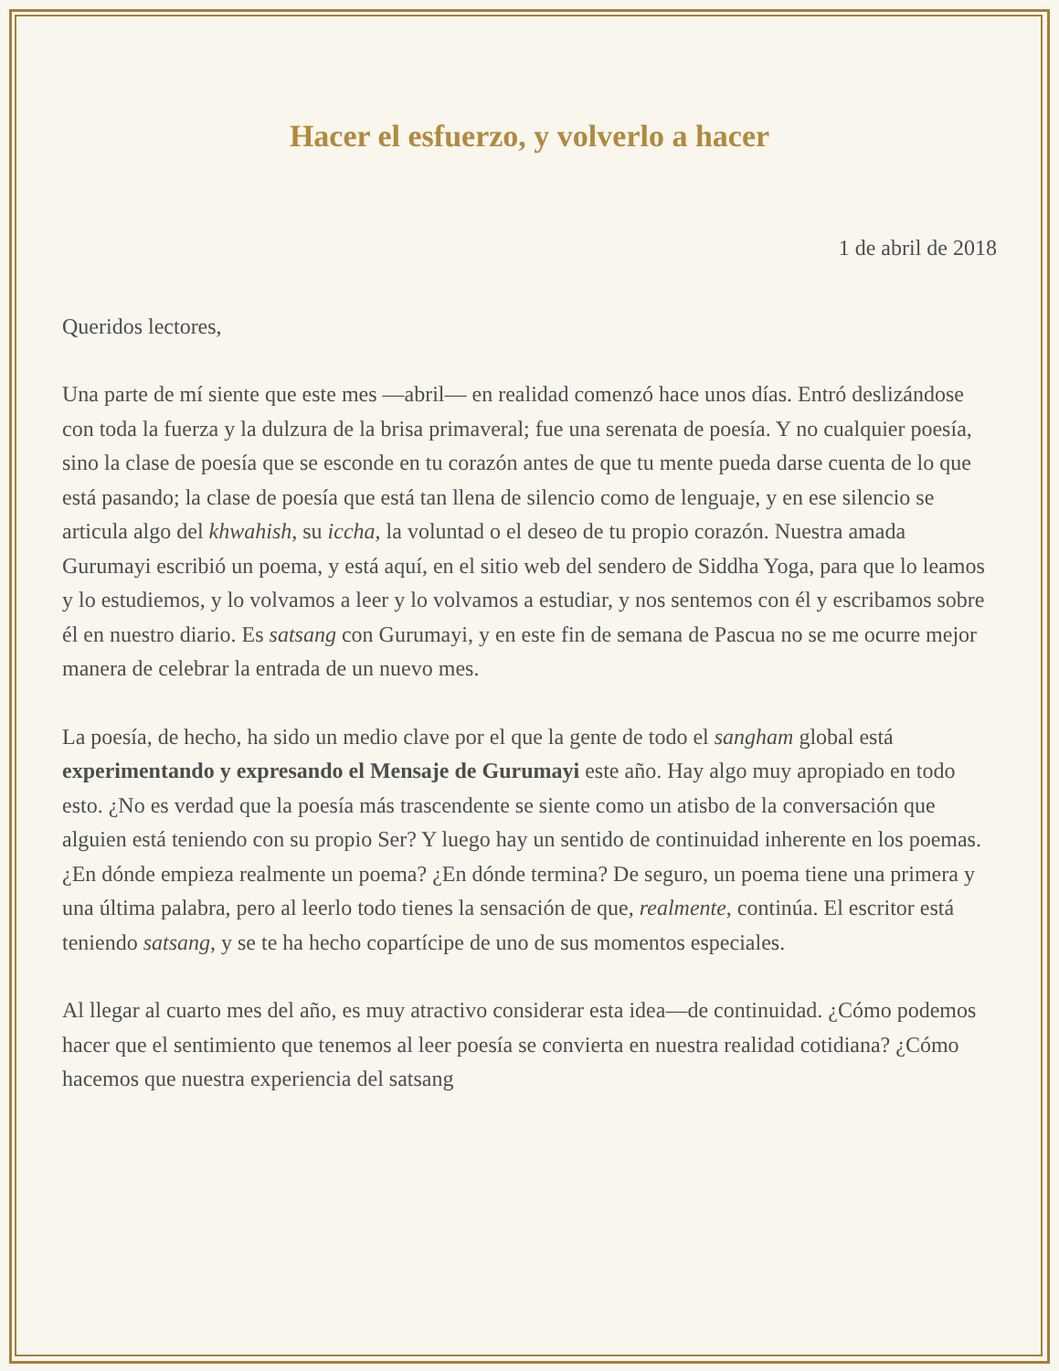Hacer el esfuerzo, y volverlo a hacer
1 de abril de 2018
Queridos lectores,
Una parte de mí siente que este mes —abril— en realidad comenzó hace unos días. Entró deslizándose con toda la fuerza y la dulzura de la brisa primaveral; fue una serenata de poesía. Y no cualquier poesía, sino la clase de poesía que se esconde en tu corazón antes de que tu mente pueda darse cuenta de lo que está pasando; la clase de poesía que está tan llena de silencio como de lenguaje, y en ese silencio se articula algo del khwahish, su iccha, la voluntad o el deseo de tu propio corazón. Nuestra amada Gurumayi escribió un poema, y está aquí, en el sitio web del sendero de Siddha Yoga, para que lo leamos y lo estudiemos, y lo volvamos a leer y lo volvamos a estudiar, y nos sentemos con él y escribamos sobre él en nuestro diario. Es satsang con Gurumayi, y en este fin de semana de Pascua no se me ocurre mejor manera de celebrar la entrada de un nuevo mes.
La poesía, de hecho, ha sido un medio clave por el que la gente de todo el sangham global está experimentando y expresando el Mensaje de Gurumayi este año. Hay algo muy apropiado en todo esto. ¿No es verdad que la poesía más trascendente se siente como un atisbo de la conversación que alguien está teniendo con su propio Ser? Y luego hay un sentido de continuidad inherente en los poemas. ¿En dónde empieza realmente un poema? ¿En dónde termina? De seguro, un poema tiene una primera y una última palabra, pero al leerlo todo tienes la sensación de que, realmente, continúa. El escritor está teniendo satsang, y se te ha hecho copartícipe de uno de sus momentos especiales.
Al llegar al cuarto mes del año, es muy atractivo considerar esta idea—de continuidad. ¿Cómo podemos hacer que el sentimiento que tenemos al leer poesía se convierta en nuestra realidad cotidiana? ¿Cómo hacemos que nuestra experiencia del satsang